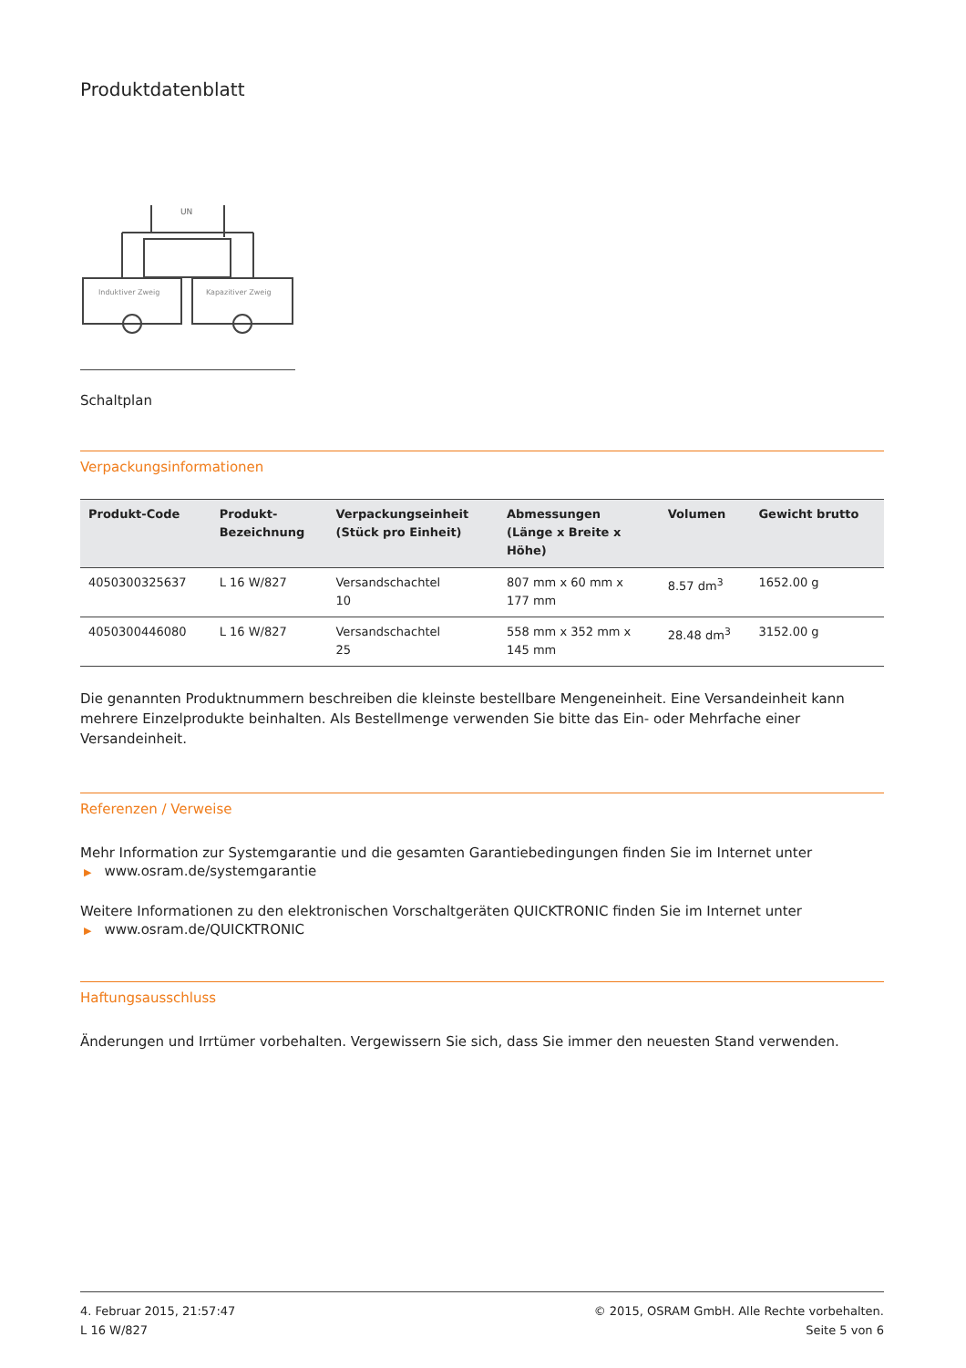Produktdatenblatt
UN
Induktiver Zweig
Kapazitiver Zweig
Schaltplan
Verpackungsinformationen
| Produkt-Code | Produkt- Bezeichnung | Verpackungseinheit (Stück pro Einheit) | Abmessungen (Länge x Breite x Höhe) | Volumen | Gewicht brutto |
| --- | --- | --- | --- | --- | --- |
| 4050300325637 | L 16 W/827 | Versandschachtel 10 | 807 mm x 60 mm x 177 mm | 8.57 dm<sup>3</sup> | 1652.00 g |
| 4050300446080 | L 16 W/827 | Versandschachtel 25 | 558 mm x 352 mm x 145 mm | 28.48 dm<sup>3</sup> | 3152.00 g |
Die genannten Produktnummern beschreiben die kleinste bestellbare Mengeneinheit. Eine Versandeinheit kann mehrere Einzelprodukte beinhalten. Als Bestellmenge verwenden Sie bitte das Ein- oder Mehrfache einer Versandeinheit.
Referenzen / Verweise
Mehr Information zur Systemgarantie und die gesamten Garantiebedingungen finden Sie im Internet unter
▶ www.osram.de/systemgarantie
Weitere Informationen zu den elektronischen Vorschaltgeräten QUICKTRONIC finden Sie im Internet unter
▶ www.osram.de/QUICKTRONIC
Haftungsausschluss
Änderungen und Irrtümer vorbehalten. Vergewissern Sie sich, dass Sie immer den neuesten Stand verwenden.
4. Februar 2015, 21:57:47
L 16 W/827
© 2015, OSRAM GmbH. Alle Rechte vorbehalten.
Seite 5 von 6